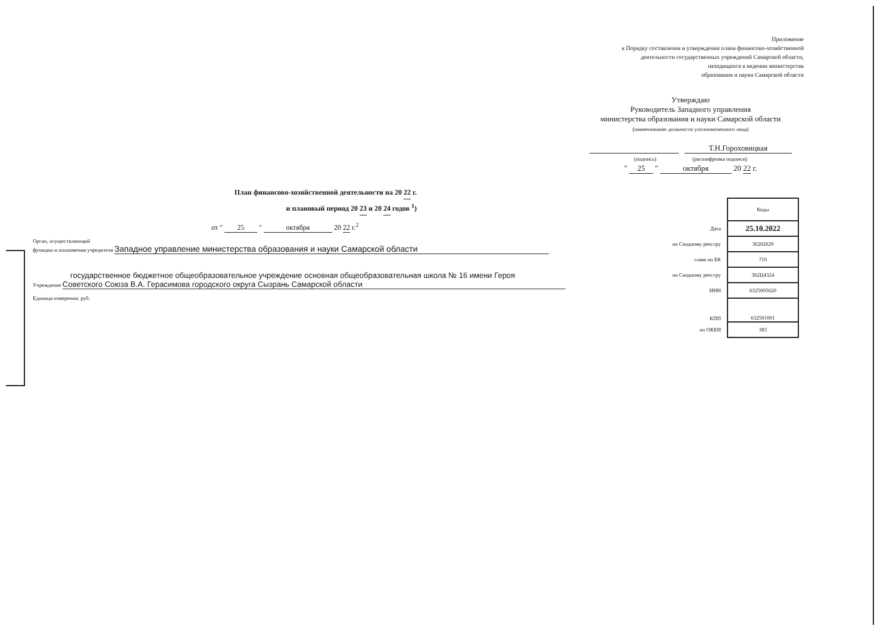Приложение
к Порядку составления и утверждения плана финансово-хозяйственной
деятельности государственных учреждений Самарской области,
находящихся в ведении министерства
образования и науки Самарской области
Утверждаю
Руководитель Западного управления
министерства образования и науки Самарской области
(наименование должности уполномоченного лица)
Т.Н.Гороховицкая
(подпись) (расшифровка подписи)
" 25 " октября 20 22 г.
План финансово-хозяйственной деятельности на 20 22 г.
и плановый период 20 23 и 20 24 годов <sup>1</sup>)
от " 25 " октября 20 22 г.<sup>2</sup>
Орган, осуществляющий
функции и полномочия учредителя Западное управление министерства образования и науки Самарской области
государственное бюджетное общеобразовательное учреждение основная общеобразовательная школа № 16 имени Героя
Учреждение Советского Союза В.А. Герасимова городского округа Сызрань Самарской области
Единица измерения: руб.
| | Коды |
| Дата | 25.10.2022 |
| по Сводному реестру | 36202629 |
| глава по БК | 710 |
| по Сводному реестру | 362Ц4324 |
| ИНН | 6325005620 |
| КПП | 632501001 |
| по ОКЕИ | 383 |